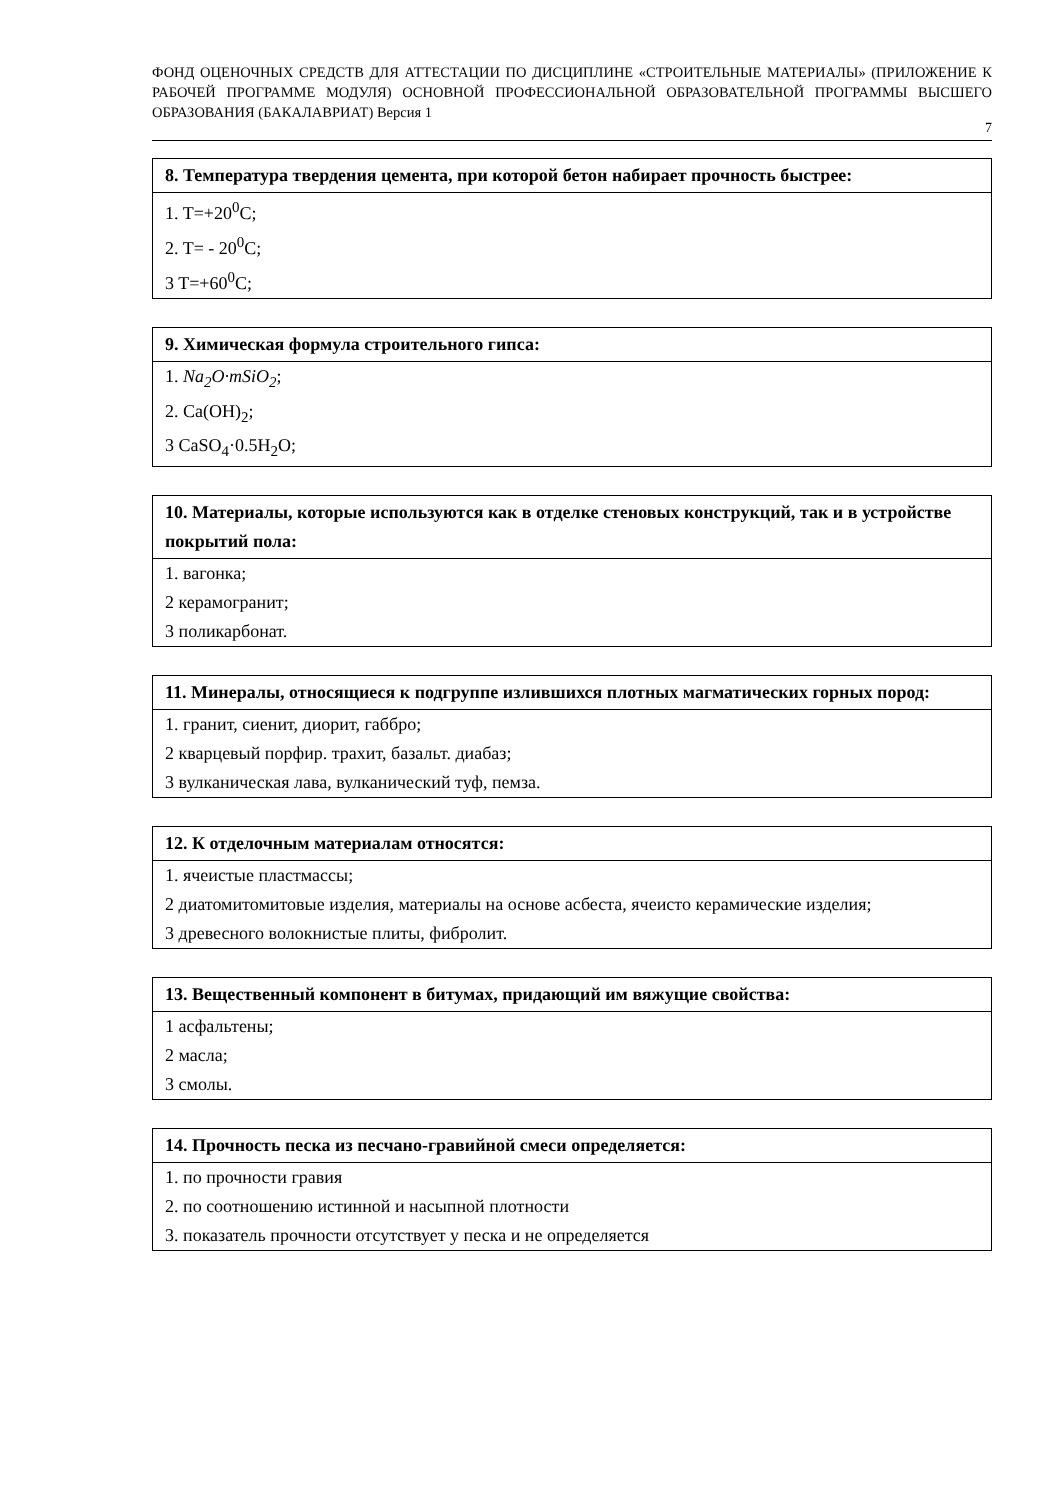ФОНД ОЦЕНОЧНЫХ СРЕДСТВ ДЛЯ АТТЕСТАЦИИ ПО ДИСЦИПЛИНЕ «СТРОИТЕЛЬНЫЕ МАТЕРИАЛЫ» (ПРИЛОЖЕНИЕ К РАБОЧЕЙ ПРОГРАММЕ МОДУЛЯ) ОСНОВНОЙ ПРОФЕССИОНАЛЬНОЙ ОБРАЗОВАТЕЛЬНОЙ ПРОГРАММЫ ВЫСШЕГО ОБРАЗОВАНИЯ (БАКАЛАВРИАТ) Версия 1
7
| 8. Температура твердения цемента, при которой бетон набирает прочность быстрее: |
| --- |
| 1. T=+20<sup>0</sup>C; |
| 2. T= - 20<sup>0</sup>C; |
| 3 T=+60<sup>0</sup>C; |
| 9. Химическая формула строительного гипса: |
| --- |
| 1. Na<sub>2</sub>O·mSiO<sub>2</sub> ; |
| 2. Ca(OH)<sub>2</sub>; |
| 3 CaSO<sub>4</sub>·0.5H<sub>2</sub>O; |
| 10. Материалы, которые используются как в отделке стеновых конструкций, так и в устройстве покрытий пола: |
| --- |
| 1. вагонка; |
| 2 керамогранит; |
| 3 поликарбонат. |
| 11. Минералы, относящиеся к подгруппе излившихся плотных магматических горных пород: |
| --- |
| 1. гранит, сиенит, диорит, габбро; |
| 2 кварцевый порфир. трахит, базальт. диабаз; |
| 3 вулканическая лава, вулканический туф, пемза. |
| 12. К отделочным материалам относятся: |
| --- |
| 1. ячеистые пластмассы; |
| 2 диатомитомитовые изделия, материалы на основе асбеста, ячеисто керамические изделия; |
| 3 древесного волокнистые плиты, фибролит. |
| 13. Вещественный компонент в битумах, придающий им вяжущие свойства: |
| --- |
| 1 асфальтены; |
| 2 масла; |
| 3 смолы. |
| 14. Прочность песка из песчано-гравийной смеси определяется: |
| --- |
| 1. по прочности гравия |
| 2. по соотношению истинной и насыпной плотности |
| 3. показатель прочности отсутствует у песка и не определяется |